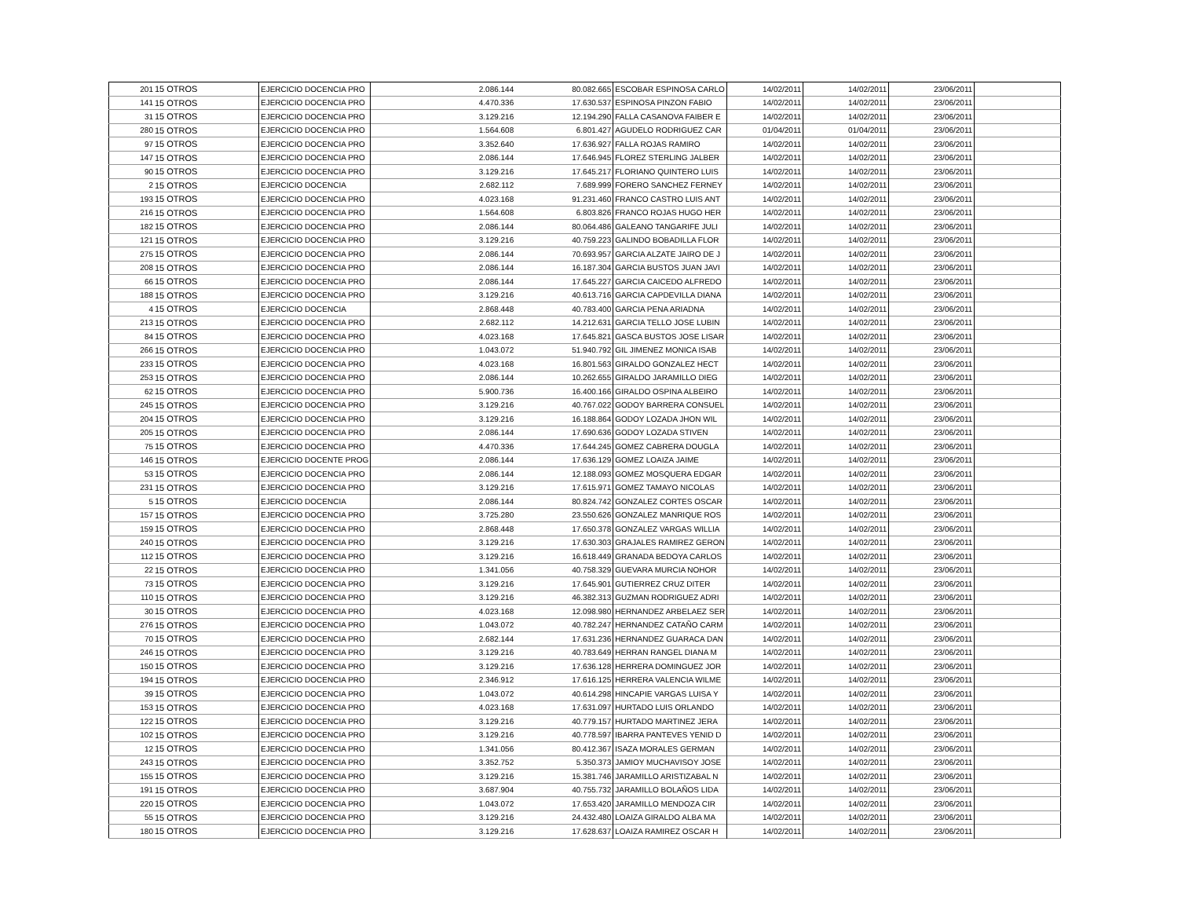| 201 | 15 OTROS | EJERCICIO DOCENCIA PRO | 2.086.144 | 80.082.665 | ESCOBAR ESPINOSA CARLO | 14/02/2011 | 14/02/2011 | 23/06/2011 | |
| 141 | 15 OTROS | EJERCICIO DOCENCIA PRO | 4.470.336 | 17.630.537 | ESPINOSA PINZON FABIO | 14/02/2011 | 14/02/2011 | 23/06/2011 | |
| 31 | 15 OTROS | EJERCICIO DOCENCIA PRO | 3.129.216 | 12.194.290 | FALLA CASANOVA FAIBER E | 14/02/2011 | 14/02/2011 | 23/06/2011 | |
| 280 | 15 OTROS | EJERCICIO DOCENCIA PRO | 1.564.608 | 6.801.427 | AGUDELO RODRIGUEZ CAR | 01/04/2011 | 01/04/2011 | 23/06/2011 | |
| 97 | 15 OTROS | EJERCICIO DOCENCIA PRO | 3.352.640 | 17.636.927 | FALLA ROJAS RAMIRO | 14/02/2011 | 14/02/2011 | 23/06/2011 | |
| 147 | 15 OTROS | EJERCICIO DOCENCIA PRO | 2.086.144 | 17.646.945 | FLOREZ STERLING JALBER | 14/02/2011 | 14/02/2011 | 23/06/2011 | |
| 90 | 15 OTROS | EJERCICIO DOCENCIA PRO | 3.129.216 | 17.645.217 | FLORIANO QUINTERO LUIS | 14/02/2011 | 14/02/2011 | 23/06/2011 | |
| 2 | 15 OTROS | EJERCICIO DOCENCIA | 2.682.112 | 7.689.999 | FORERO SANCHEZ FERNEY | 14/02/2011 | 14/02/2011 | 23/06/2011 | |
| 193 | 15 OTROS | EJERCICIO DOCENCIA PRO | 4.023.168 | 91.231.460 | FRANCO CASTRO LUIS ANT | 14/02/2011 | 14/02/2011 | 23/06/2011 | |
| 216 | 15 OTROS | EJERCICIO DOCENCIA PRO | 1.564.608 | 6.803.826 | FRANCO ROJAS HUGO HER | 14/02/2011 | 14/02/2011 | 23/06/2011 | |
| 182 | 15 OTROS | EJERCICIO DOCENCIA PRO | 2.086.144 | 80.064.486 | GALEANO TANGARIFE JULI | 14/02/2011 | 14/02/2011 | 23/06/2011 | |
| 121 | 15 OTROS | EJERCICIO DOCENCIA PRO | 3.129.216 | 40.759.223 | GALINDO BOBADILLA FLOR | 14/02/2011 | 14/02/2011 | 23/06/2011 | |
| 275 | 15 OTROS | EJERCICIO DOCENCIA PRO | 2.086.144 | 70.693.957 | GARCIA ALZATE JAIRO DE J | 14/02/2011 | 14/02/2011 | 23/06/2011 | |
| 208 | 15 OTROS | EJERCICIO DOCENCIA PRO | 2.086.144 | 16.187.304 | GARCIA BUSTOS JUAN JAVI | 14/02/2011 | 14/02/2011 | 23/06/2011 | |
| 66 | 15 OTROS | EJERCICIO DOCENCIA PRO | 2.086.144 | 17.645.227 | GARCIA CAICEDO ALFREDO | 14/02/2011 | 14/02/2011 | 23/06/2011 | |
| 188 | 15 OTROS | EJERCICIO DOCENCIA PRO | 3.129.216 | 40.613.716 | GARCIA CAPDEVILLA DIANA | 14/02/2011 | 14/02/2011 | 23/06/2011 | |
| 4 | 15 OTROS | EJERCICIO DOCENCIA | 2.868.448 | 40.783.400 | GARCIA PENA ARIADNA | 14/02/2011 | 14/02/2011 | 23/06/2011 | |
| 213 | 15 OTROS | EJERCICIO DOCENCIA PRO | 2.682.112 | 14.212.631 | GARCIA TELLO JOSE LUBIN | 14/02/2011 | 14/02/2011 | 23/06/2011 | |
| 84 | 15 OTROS | EJERCICIO DOCENCIA PRO | 4.023.168 | 17.645.821 | GASCA BUSTOS JOSE LISAR | 14/02/2011 | 14/02/2011 | 23/06/2011 | |
| 266 | 15 OTROS | EJERCICIO DOCENCIA PRO | 1.043.072 | 51.940.792 | GIL JIMENEZ MONICA ISAB | 14/02/2011 | 14/02/2011 | 23/06/2011 | |
| 233 | 15 OTROS | EJERCICIO DOCENCIA PRO | 4.023.168 | 16.801.563 | GIRALDO GONZALEZ HECT | 14/02/2011 | 14/02/2011 | 23/06/2011 | |
| 253 | 15 OTROS | EJERCICIO DOCENCIA PRO | 2.086.144 | 10.262.655 | GIRALDO JARAMILLO DIEG | 14/02/2011 | 14/02/2011 | 23/06/2011 | |
| 62 | 15 OTROS | EJERCICIO DOCENCIA PRO | 5.900.736 | 16.400.166 | GIRALDO OSPINA ALBEIRO | 14/02/2011 | 14/02/2011 | 23/06/2011 | |
| 245 | 15 OTROS | EJERCICIO DOCENCIA PRO | 3.129.216 | 40.767.022 | GODOY BARRERA CONSUEL | 14/02/2011 | 14/02/2011 | 23/06/2011 | |
| 204 | 15 OTROS | EJERCICIO DOCENCIA PRO | 3.129.216 | 16.188.864 | GODOY LOZADA JHON WIL | 14/02/2011 | 14/02/2011 | 23/06/2011 | |
| 205 | 15 OTROS | EJERCICIO DOCENCIA PRO | 2.086.144 | 17.690.636 | GODOY LOZADA STIVEN | 14/02/2011 | 14/02/2011 | 23/06/2011 | |
| 75 | 15 OTROS | EJERCICIO DOCENCIA PRO | 4.470.336 | 17.644.245 | GOMEZ CABRERA DOUGLA | 14/02/2011 | 14/02/2011 | 23/06/2011 | |
| 146 | 15 OTROS | EJERCICIO DOCENTE PROG | 2.086.144 | 17.636.129 | GOMEZ LOAIZA JAIME | 14/02/2011 | 14/02/2011 | 23/06/2011 | |
| 53 | 15 OTROS | EJERCICIO DOCENCIA PRO | 2.086.144 | 12.188.093 | GOMEZ MOSQUERA EDGAR | 14/02/2011 | 14/02/2011 | 23/06/2011 | |
| 231 | 15 OTROS | EJERCICIO DOCENCIA PRO | 3.129.216 | 17.615.971 | GOMEZ TAMAYO NICOLAS | 14/02/2011 | 14/02/2011 | 23/06/2011 | |
| 5 | 15 OTROS | EJERCICIO DOCENCIA | 2.086.144 | 80.824.742 | GONZALEZ CORTES OSCAR | 14/02/2011 | 14/02/2011 | 23/06/2011 | |
| 157 | 15 OTROS | EJERCICIO DOCENCIA PRO | 3.725.280 | 23.550.626 | GONZALEZ MANRIQUE ROS | 14/02/2011 | 14/02/2011 | 23/06/2011 | |
| 159 | 15 OTROS | EJERCICIO DOCENCIA PRO | 2.868.448 | 17.650.378 | GONZALEZ VARGAS WILLIA | 14/02/2011 | 14/02/2011 | 23/06/2011 | |
| 240 | 15 OTROS | EJERCICIO DOCENCIA PRO | 3.129.216 | 17.630.303 | GRAJALES RAMIREZ GERON | 14/02/2011 | 14/02/2011 | 23/06/2011 | |
| 112 | 15 OTROS | EJERCICIO DOCENCIA PRO | 3.129.216 | 16.618.449 | GRANADA BEDOYA CARLOS | 14/02/2011 | 14/02/2011 | 23/06/2011 | |
| 22 | 15 OTROS | EJERCICIO DOCENCIA PRO | 1.341.056 | 40.758.329 | GUEVARA MURCIA NOHOR | 14/02/2011 | 14/02/2011 | 23/06/2011 | |
| 73 | 15 OTROS | EJERCICIO DOCENCIA PRO | 3.129.216 | 17.645.901 | GUTIERREZ CRUZ DITER | 14/02/2011 | 14/02/2011 | 23/06/2011 | |
| 110 | 15 OTROS | EJERCICIO DOCENCIA PRO | 3.129.216 | 46.382.313 | GUZMAN RODRIGUEZ ADRI | 14/02/2011 | 14/02/2011 | 23/06/2011 | |
| 30 | 15 OTROS | EJERCICIO DOCENCIA PRO | 4.023.168 | 12.098.980 | HERNANDEZ ARBELAEZ SER | 14/02/2011 | 14/02/2011 | 23/06/2011 | |
| 276 | 15 OTROS | EJERCICIO DOCENCIA PRO | 1.043.072 | 40.782.247 | HERNANDEZ CATAÑO CARM | 14/02/2011 | 14/02/2011 | 23/06/2011 | |
| 70 | 15 OTROS | EJERCICIO DOCENCIA PRO | 2.682.144 | 17.631.236 | HERNANDEZ GUARACA DAN | 14/02/2011 | 14/02/2011 | 23/06/2011 | |
| 246 | 15 OTROS | EJERCICIO DOCENCIA PRO | 3.129.216 | 40.783.649 | HERRAN RANGEL DIANA M | 14/02/2011 | 14/02/2011 | 23/06/2011 | |
| 150 | 15 OTROS | EJERCICIO DOCENCIA PRO | 3.129.216 | 17.636.128 | HERRERA DOMINGUEZ JOR | 14/02/2011 | 14/02/2011 | 23/06/2011 | |
| 194 | 15 OTROS | EJERCICIO DOCENCIA PRO | 2.346.912 | 17.616.125 | HERRERA VALENCIA WILME | 14/02/2011 | 14/02/2011 | 23/06/2011 | |
| 39 | 15 OTROS | EJERCICIO DOCENCIA PRO | 1.043.072 | 40.614.298 | HINCAPIE VARGAS LUISA Y | 14/02/2011 | 14/02/2011 | 23/06/2011 | |
| 153 | 15 OTROS | EJERCICIO DOCENCIA PRO | 4.023.168 | 17.631.097 | HURTADO LUIS ORLANDO | 14/02/2011 | 14/02/2011 | 23/06/2011 | |
| 122 | 15 OTROS | EJERCICIO DOCENCIA PRO | 3.129.216 | 40.779.157 | HURTADO MARTINEZ JERA | 14/02/2011 | 14/02/2011 | 23/06/2011 | |
| 102 | 15 OTROS | EJERCICIO DOCENCIA PRO | 3.129.216 | 40.778.597 | IBARRA PANTEVES YENID D | 14/02/2011 | 14/02/2011 | 23/06/2011 | |
| 12 | 15 OTROS | EJERCICIO DOCENCIA PRO | 1.341.056 | 80.412.367 | ISAZA MORALES GERMAN | 14/02/2011 | 14/02/2011 | 23/06/2011 | |
| 243 | 15 OTROS | EJERCICIO DOCENCIA PRO | 3.352.752 | 5.350.373 | JAMIOY MUCHAVISOY JOSE | 14/02/2011 | 14/02/2011 | 23/06/2011 | |
| 155 | 15 OTROS | EJERCICIO DOCENCIA PRO | 3.129.216 | 15.381.746 | JARAMILLO ARISTIZABAL N | 14/02/2011 | 14/02/2011 | 23/06/2011 | |
| 191 | 15 OTROS | EJERCICIO DOCENCIA PRO | 3.687.904 | 40.755.732 | JARAMILLO BOLAÑOS LIDA | 14/02/2011 | 14/02/2011 | 23/06/2011 | |
| 220 | 15 OTROS | EJERCICIO DOCENCIA PRO | 1.043.072 | 17.653.420 | JARAMILLO MENDOZA CIR | 14/02/2011 | 14/02/2011 | 23/06/2011 | |
| 55 | 15 OTROS | EJERCICIO DOCENCIA PRO | 3.129.216 | 24.432.480 | LOAIZA GIRALDO ALBA MA | 14/02/2011 | 14/02/2011 | 23/06/2011 | |
| 180 | 15 OTROS | EJERCICIO DOCENCIA PRO | 3.129.216 | 17.628.637 | LOAIZA RAMIREZ OSCAR H | 14/02/2011 | 14/02/2011 | 23/06/2011 | |